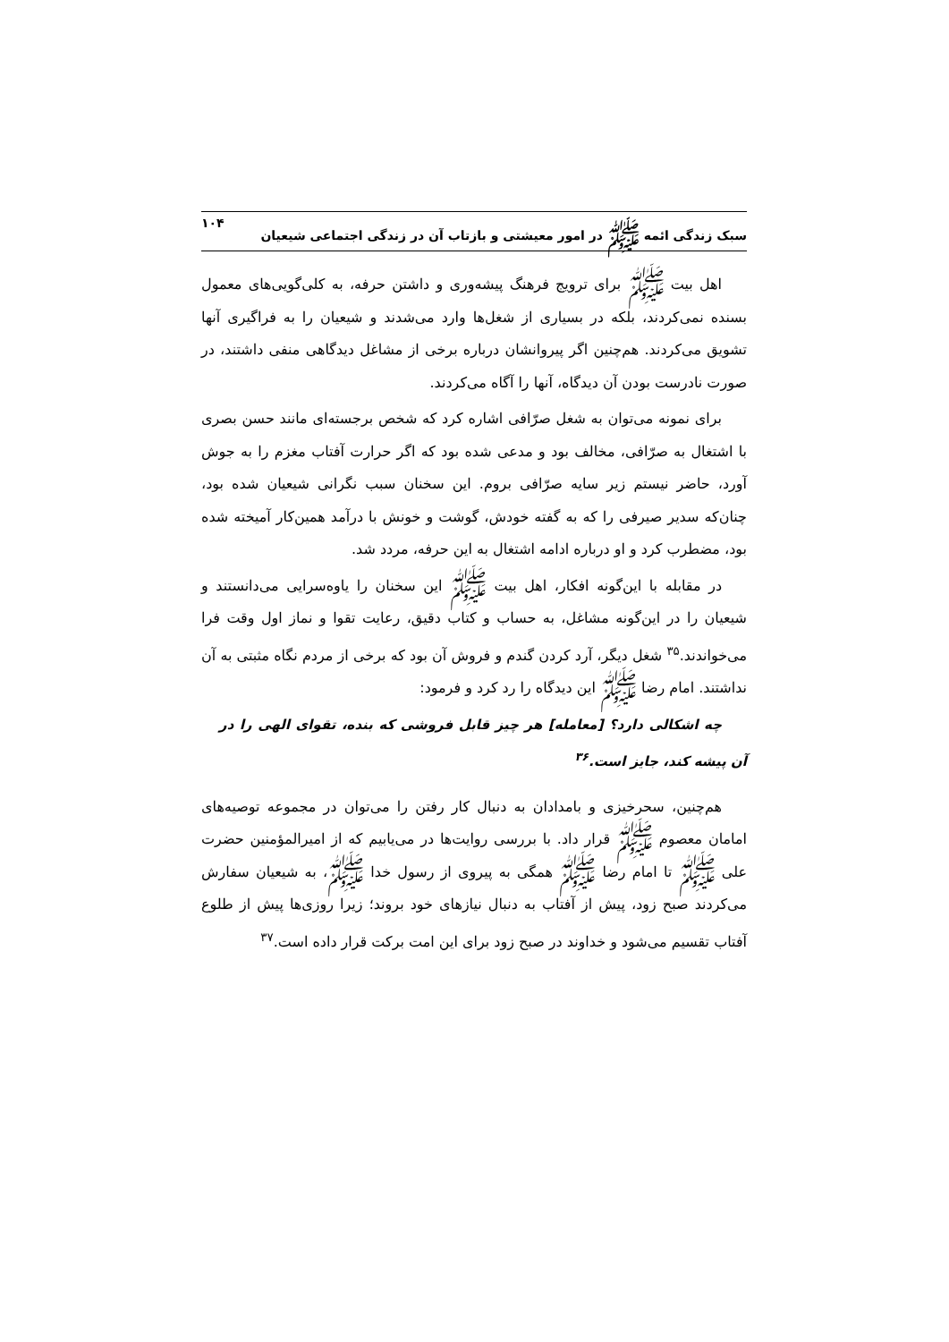سبک زندگی ائمه ﷺ در امور معیشتی و بازتاب آن در زندگی اجتماعی شیعیان ۱۰۴
اهل بیت ﷺ برای ترویج فرهنگ پیشه‌وری و داشتن حرفه، به کلی‌گویی‌های معمول بسنده نمی‌کردند، بلکه در بسیاری از شغل‌ها وارد می‌شدند و شیعیان را به فراگیری آنها تشویق می‌کردند. هم‌چنین اگر پیروانشان درباره برخی از مشاغل دیدگاهی منفی داشتند، در صورت نادرست بودن آن دیدگاه، آنها را آگاه می‌کردند.
برای نمونه می‌توان به شغل صرّافی اشاره کرد که شخص برجسته‌ای مانند حسن بصری با اشتغال به صرّافی، مخالف بود و مدعی شده بود که اگر حرارت آفتاب مغزم را به جوش آورد، حاضر نیستم زیر سایه صرّافی بروم. این سخنان سبب نگرانی شیعیان شده بود، چنان‌که سدیر صیرفی را که به گفته خودش، گوشت و خونش با درآمد همین‌کار آمیخته شده بود، مضطرب کرد و او درباره ادامه اشتغال به این حرفه، مردد شد.
در مقابله با این‌گونه افکار، اهل بیت ﷺ این سخنان را یاوه‌سرایی می‌دانستند و شیعیان را در این‌گونه مشاغل، به حساب و کتاب دقیق، رعایت تقوا و نماز اول وقت فرا می‌خواندند.<sup>۳۵</sup> شغل دیگر، آرد کردن گندم و فروش آن بود که برخی از مردم نگاه مثبتی به آن نداشتند. امام رضا ﷺ این دیدگاه را رد کرد و فرمود:
چه اشکالی دارد؟ [معامله] هر چیز قابل فروشی که بنده، تقوای الهی را در آن پیشه کند، جایز است.<sup>۳۶</sup>
هم‌چنین، سحرخیزی و بامدادان به دنبال کار رفتن را می‌توان در مجموعه توصیه‌های امامان معصوم ﷺ قرار داد. با بررسی روایت‌ها در می‌یابیم که از امیرالمؤمنین حضرت علی ﷺ تا امام رضا ﷺ همگی به پیروی از رسول خدا ﷺ، به شیعیان سفارش می‌کردند صبح زود، پیش از آفتاب به دنبال نیازهای خود بروند؛ زیرا روزی‌ها پیش از طلوع آفتاب تقسیم می‌شود و خداوند در صبح زود برای این امت برکت قرار داده است.<sup>۳۷</sup>